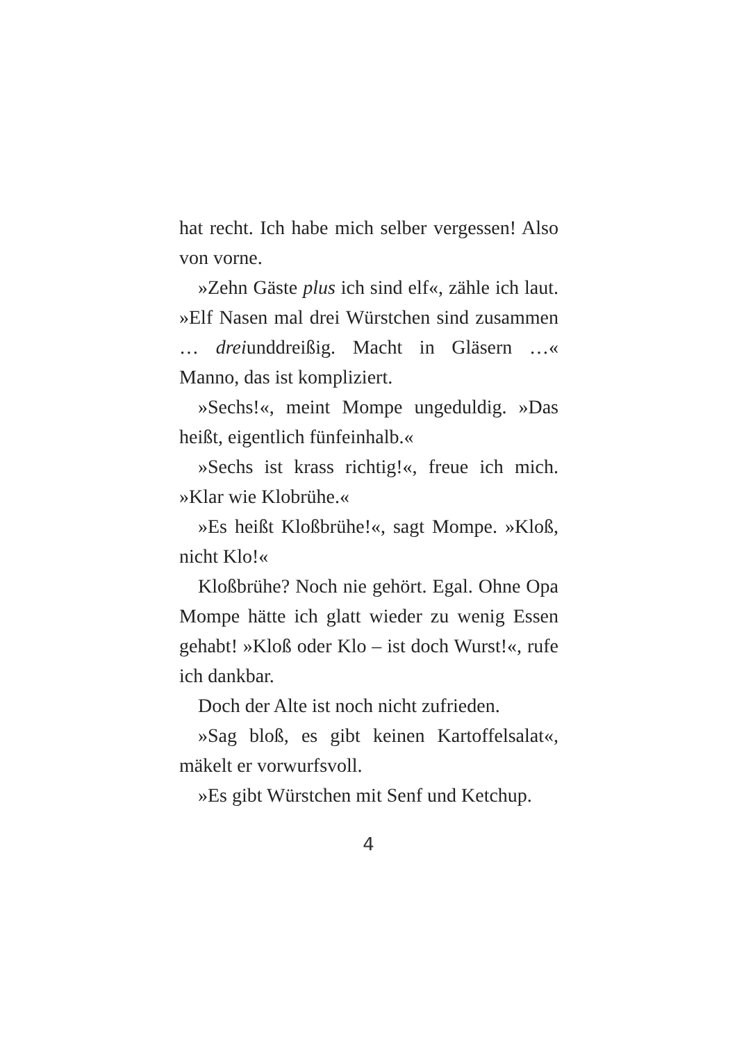hat recht. Ich habe mich selber vergessen! Also von vorne.
»Zehn Gäste plus ich sind elf«, zähle ich laut. »Elf Nasen mal drei Würstchen sind zusammen … dreiunddreißig. Macht in Gläsern …« Manno, das ist kompliziert.
»Sechs!«, meint Mompe ungeduldig. »Das heißt, eigentlich fünfeinhalb.«
»Sechs ist krass richtig!«, freue ich mich. »Klar wie Klobrühe.«
»Es heißt Kloßbrühe!«, sagt Mompe. »Kloß, nicht Klo!«
Kloßbrühe? Noch nie gehört. Egal. Ohne Opa Mompe hätte ich glatt wieder zu wenig Essen gehabt! »Kloß oder Klo – ist doch Wurst!«, rufe ich dankbar.
Doch der Alte ist noch nicht zufrieden.
»Sag bloß, es gibt keinen Kartoffelsalat«, mäkelt er vorwurfsvoll.
»Es gibt Würstchen mit Senf und Ketchup.
4